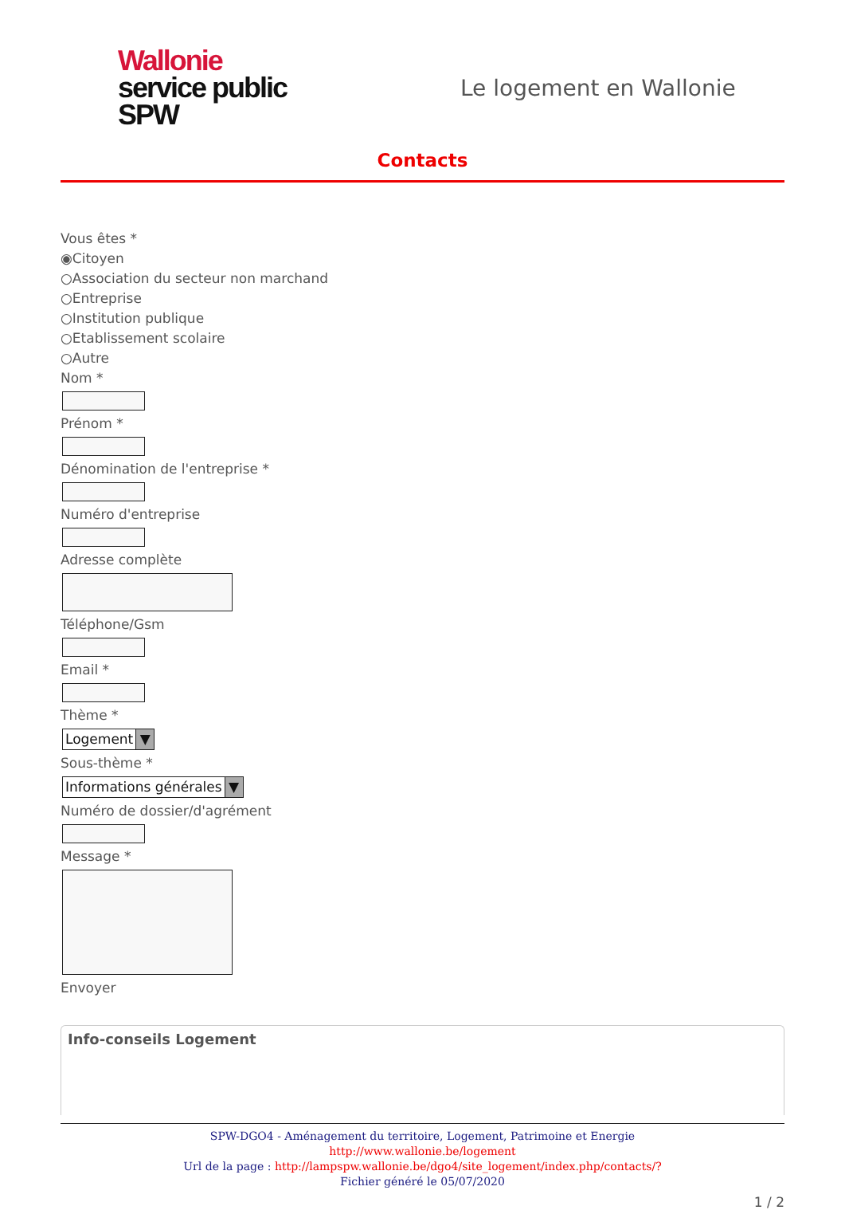Wallonie
service public
SPW
Le logement en Wallonie
Contacts
Vous êtes *
◉Citoyen
○Association du secteur non marchand
○Entreprise
○Institution publique
○Etablissement scolaire
○Autre
Nom *
Prénom *
Dénomination de l'entreprise *
Numéro d'entreprise
Adresse complète
Téléphone/Gsm
Email *
Thème *
Logement ▼
Sous-thème *
Informations générales ▼
Numéro de dossier/d'agrément
Message *
Envoyer
Info-conseils Logement
SPW-DGO4 - Aménagement du territoire, Logement, Patrimoine et Energie
http://www.wallonie.be/logement
Url de la page : http://lampspw.wallonie.be/dgo4/site_logement/index.php/contacts/?
Fichier généré le 05/07/2020
1 / 2